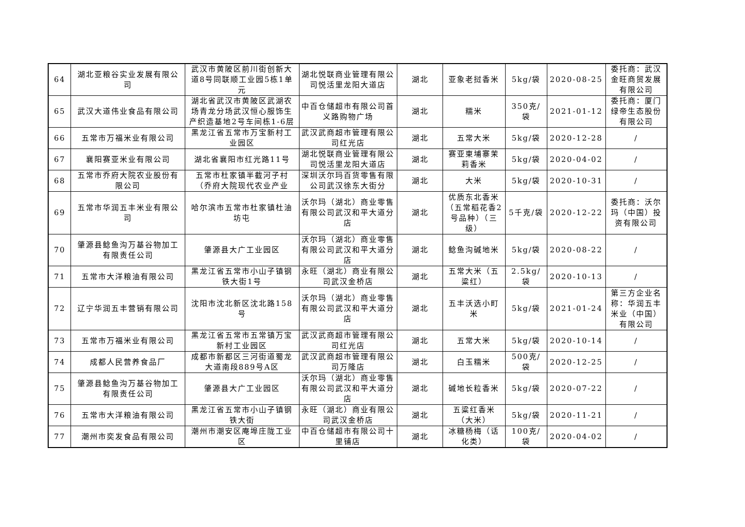| 64 | 湖北亚粮谷实业发展有限公司 | 武汉市黄陂区前川街创新大道8号同联顺工业园5栋1单元 | 湖北悦联商业管理有限公司悦活里龙阳大道店 | 湖北 | 亚象老挝香米 | 5kg/袋 | 2020-08-25 | 委托商：武汉金旺商贸发展有限公司 |
| 65 | 武汉大道伟业食品有限公司 | 湖北省武汉市黄陂区武湖农场青龙分场武汉恒心服饰生产织造基地2号车间栋1-6层 | 中百仓储超市有限公司首义路购物广场 | 湖北 | 糯米 | 350克/袋 | 2021-01-12 | 委托商：厦门绿帝生态股份有限公司 |
| 66 | 五常市万福米业有限公司 | 黑龙江省五常市万宝新村工业园区 | 武汉武商超市管理有限公司红光店 | 湖北 | 五常大米 | 5kg/袋 | 2020-12-28 | / |
| 67 | 襄阳赛亚米业有限公司 | 湖北省襄阳市红光路11号 | 湖北悦联商业管理有限公司悦活里龙阳大道店 | 湖北 | 赛亚柬埔寨茉莉香米 | 5kg/袋 | 2020-04-02 | / |
| 68 | 五常市乔府大院农业股份有限公司 | 五常市杜家镇半截河子村（乔府大院现代农业产业 | 深圳沃尔玛百货零售有限公司武汉徐东大街分 | 湖北 | 大米 | 5kg/袋 | 2020-10-31 | / |
| 69 | 五常市华润五丰米业有限公司 | 哈尔滨市五常市杜家镇杜油坊屯 | 沃尔玛（湖北）商业零售有限公司武汉和平大道分店 | 湖北 | 优质东北香米（五常稻花香2号品种）（三级） | 5千克/袋 | 2020-12-22 | 委托商：沃尔玛（中国）投资有限公司 |
| 70 | 肇源县鲶鱼沟万基谷物加工有限责任公司 | 肇源县大广工业园区 | 沃尔玛（湖北）商业零售有限公司武汉和平大道分店 | 湖北 | 鲶鱼沟碱地米 | 5kg/袋 | 2020-08-22 | / |
| 71 | 五常市大洋粮油有限公司 | 黑龙江省五常市小山子镇钢铁大街1号 | 永旺（湖北）商业有限公司武汉金桥店 | 湖北 | 五常大米（五粱红） | 2.5kg/袋 | 2020-10-13 | / |
| 72 | 辽宁华润五丰营销有限公司 | 沈阳市沈北新区沈北路158号 | 沃尔玛（湖北）商业零售有限公司武汉和平大道分店 | 湖北 | 五丰沃选小町米 | 5kg/袋 | 2021-01-24 | 第三方企业名称：华润五丰米业（中国）有限公司 |
| 73 | 五常市万福米业有限公司 | 黑龙江省五常市五常镇万宝新村工业园区 | 武汉武商超市管理有限公司红光店 | 湖北 | 五常大米 | 5kg/袋 | 2020-10-14 | / |
| 74 | 成都人民营养食品厂 | 成都市新都区三河街道蜀龙大道南段889号A区 | 武汉武商超市管理有限公司万隆店 | 湖北 | 白玉糯米 | 500克/袋 | 2020-12-25 | / |
| 75 | 肇源县鲶鱼沟万基谷物加工有限责任公司 | 肇源县大广工业园区 | 沃尔玛（湖北）商业零售有限公司武汉和平大道分店 | 湖北 | 碱地长粒香米 | 5kg/袋 | 2020-07-22 | / |
| 76 | 五常市大洋粮油有限公司 | 黑龙江省五常市小山子镇钢铁大街 | 永旺（湖北）商业有限公司武汉金桥店 | 湖北 | 五粱红香米（大米） | 5kg/袋 | 2020-11-21 | / |
| 77 | 潮州市奕发食品有限公司 | 潮州市潮安区庵埠庄陇工业区 | 中百仓储超市有限公司十里铺店 | 湖北 | 冰糖杨梅（话化类） | 100克/袋 | 2020-04-02 | / |